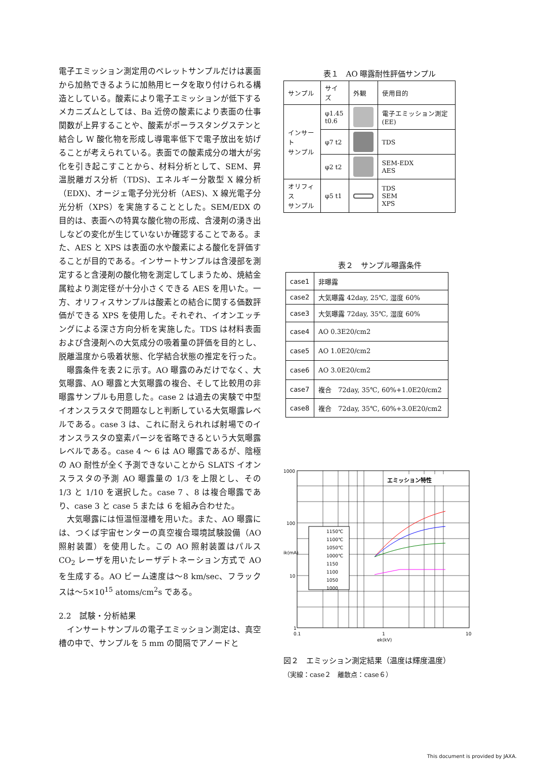電子エミッション測定用のペレットサンプルだけは裏面から加熱できるように加熱用ヒータを取り付けられる構造としている。酸素により電子エミッションが低下するメカニズムとしては、Ba 近傍の酸素により表面の仕事関数が上昇することや、酸素がポーラスタングステンと結合し W 酸化物を形成し導電率低下で電子放出を妨げることが考えられている。表面での酸素成分の増大が劣化を引き起こすことから、材料分析として、SEM、昇温脱離ガス分析（TDS)、エネルギー分散型 X 線分析（EDX)、オージェ電子分光分析（AES)、X 線光電子分光分析（XPS）を実施することとした。SEM/EDX の目的は、表面への特異な酸化物の形成、含浸剤の湧き出しなどの変化が生じていないか確認することである。また、AES と XPS は表面の水や酸素による酸化を評価することが目的である。インサートサンプルは含浸部を測定すると含浸剤の酸化物を測定してしまうため、焼結金属粒より測定径が十分小さくできる AES を用いた。一方、オリフィスサンプルは酸素との結合に関する価数評価ができる XPS を使用した。それぞれ、イオンエッチングによる深さ方向分析を実施した。TDS は材料表面および含浸剤への大気成分の吸着量の評価を目的とし、脱離温度から吸着状態、化学結合状態の推定を行った。
曝露条件を表２に示す。AO 曝露のみだけでなく、大気曝露、AO 曝露と大気曝露の複合、そして比較用の非曝露サンプルも用意した。case 2 は過去の実験で中型イオンスラスタで問題なしと判断している大気曝露レベルである。case 3 は、これに耐えられれば射場でのイオンスラスタの窒素パージを省略できるという大気曝露レベルである。case 4 ～ 6 は AO 曝露であるが、陰極の AO 耐性が全く予測できないことから SLATS イオンスラスタの予測 AO 曝露量の 1/3 を上限とし、その 1/3 と 1/10 を選択した。case 7 、8 は複合曝露であり、case 3 と case 5 または 6 を組み合わせた。
大気曝露には恒温恒湿槽を用いた。また、AO 曝露には、つくば宇宙センターの真空複合環境試験設備（AO 照射装置）を使用した。この AO 照射装置はパルス CO<sub>2</sub> レーザを用いたレーザデトネーション方式で AO を生成する。AO ビーム速度は～8 km/sec、フラックスは～5×10<sup>15</sup> atoms/cm<sup>2</sup>s である。
2.2　試験・分析結果
インサートサンプルの電子エミッション測定は、真空槽の中で、サンプルを 5 mm の間隔でアノードと
表１　AO 曝露耐性評価サンプル
| サンプル | サイズ | 外観 | 使用目的 |
| --- | --- | --- | --- |
| インサート サンプル | φ1.45 t0.6 | | 電子エミッション測定(EE) |
| | φ7 t2 | | TDS |
| | φ2 t2 | | SEM-EDX AES |
| オリフィス サンプル | φ5 t1 | | TDS SEM XPS |
表２　サンプル曝露条件
| case1 | 非曝露 |
| case2 | 大気曝露 42day, 25℃, 湿度 60% |
| case3 | 大気曝露 72day, 35℃, 湿度 60% |
| case4 | AO 0.3E20/cm2 |
| case5 | AO 1.0E20/cm2 |
| case6 | AO 3.0E20/cm2 |
| case7 | 複合 72day, 35℃, 60%+1.0E20/cm2 |
| case8 | 複合 72day, 35℃, 60%+3.0E20/cm2 |
エミッション特性
1150℃
1100℃
1050℃
1000℃
1150
1100
1050
1000
1000
100
10
1
0.1
1
10
ek(kV)
ik(mA)
図２　エミッション測定結果（温度は輝度温度）
（実線：case２　離散点：case６）
This document is provided by JAXA.